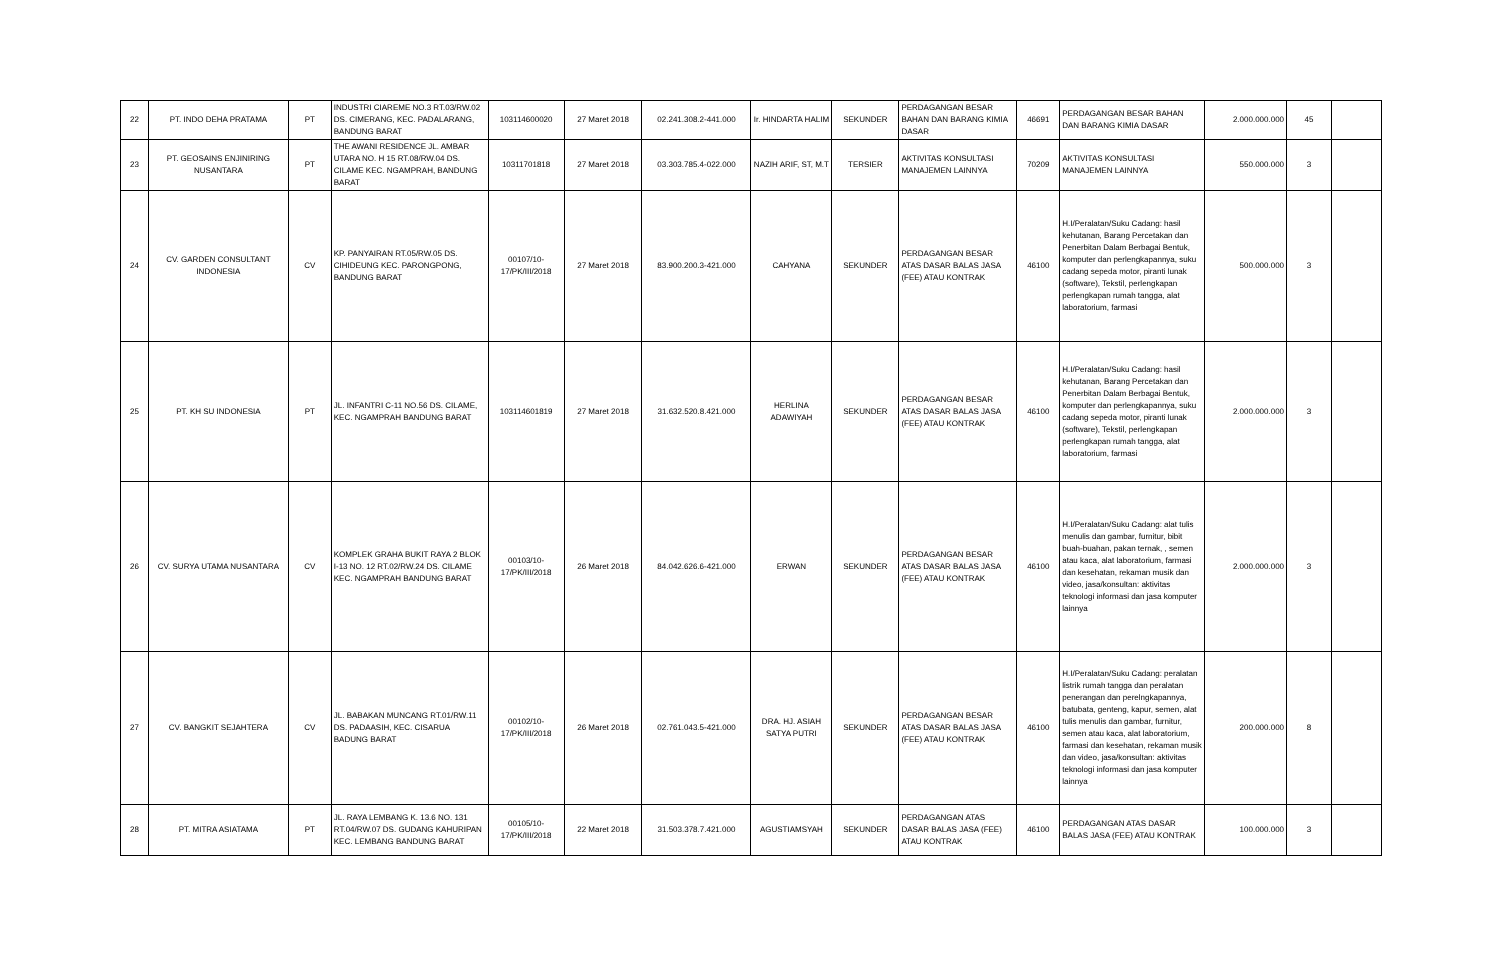| 22 | PT. INDO DEHA PRATAMA | PT | INDUSTRI CIAREME NO.3 RT.03/RW.02 DS. CIMERANG, KEC. PADALARANG, BANDUNG BARAT | 103114600020 | 27 Maret 2018 | 02.241.308.2-441.000 | Ir. HINDARTA HALIM | SEKUNDER | PERDAGANGAN BESAR BAHAN DAN BARANG KIMIA DASAR | 46691 | PERDAGANGAN BESAR BAHAN DAN BARANG KIMIA DASAR | 2.000.000.000 | 45 | |
| 23 | PT. GEOSAINS ENJINIRING NUSANTARA | PT | THE AWANI RESIDENCE JL. AMBAR UTARA NO. H 15 RT.08/RW.04 DS. CILAME KEC. NGAMPRAH, BANDUNG BARAT | 10311701818 | 27 Maret 2018 | 03.303.785.4-022.000 | NAZIH ARIF, ST, M.T | TERSIER | AKTIVITAS KONSULTASI MANAJEMEN LAINNYA | 70209 | AKTIVITAS KONSULTASI MANAJEMEN LAINNYA | 550.000.000 | 3 | |
| 24 | CV. GARDEN CONSULTANT INDONESIA | CV | KP. PANYAIRAN RT.05/RW.05 DS. CIHIDEUNG KEC. PARONGPONG, BANDUNG BARAT | 00107/10-17/PK/III/2018 | 27 Maret 2018 | 83.900.200.3-421.000 | CAHYANA | SEKUNDER | PERDAGANGAN BESAR ATAS DASAR BALAS JASA (FEE) ATAU KONTRAK | 46100 | H.I/Peralatan/Suku Cadang: hasil kehutanan, Barang Percetakan dan Penerbitan Dalam Berbagai Bentuk, komputer dan perlengkapannya, suku cadang sepeda motor, piranti lunak (software), Tekstil, perlengkapan perlengkapan rumah tangga, alat laboratorium, farmasi | 500.000.000 | 3 | |
| 25 | PT. KH SU INDONESIA | PT | JL. INFANTRI C-11 NO.56 DS. CILAME, KEC. NGAMPRAH BANDUNG BARAT | 103114601819 | 27 Maret 2018 | 31.632.520.8.421.000 | HERLINA ADAWIYAH | SEKUNDER | PERDAGANGAN BESAR ATAS DASAR BALAS JASA (FEE) ATAU KONTRAK | 46100 | H.I/Peralatan/Suku Cadang: hasil kehutanan, Barang Percetakan dan Penerbitan Dalam Berbagai Bentuk, komputer dan perlengkapannya, suku cadang sepeda motor, piranti lunak (software), Tekstil, perlengkapan perlengkapan rumah tangga, alat laboratorium, farmasi | 2.000.000.000 | 3 | |
| 26 | CV. SURYA UTAMA NUSANTARA | CV | KOMPLEK GRAHA BUKIT RAYA 2 BLOK I-13 NO. 12 RT.02/RW.24 DS. CILAME KEC. NGAMPRAH BANDUNG BARAT | 00103/10-17/PK/III/2018 | 26 Maret 2018 | 84.042.626.6-421.000 | ERWAN | SEKUNDER | PERDAGANGAN BESAR ATAS DASAR BALAS JASA (FEE) ATAU KONTRAK | 46100 | H.I/Peralatan/Suku Cadang: alat tulis menulis dan gambar, furnitur, bibit buah-buahan, pakan ternak, , semen atau kaca, alat laboratorium, farmasi dan kesehatan, rekaman musik dan video, jasa/konsultan: aktivitas teknologi informasi dan jasa komputer lainnya | 2.000.000.000 | 3 | |
| 27 | CV. BANGKIT SEJAHTERA | CV | JL. BABAKAN MUNCANG RT.01/RW.11 DS. PADAASIH, KEC. CISARUA BADUNG BARAT | 00102/10-17/PK/III/2018 | 26 Maret 2018 | 02.761.043.5-421.000 | DRA. HJ. ASIAH SATYA PUTRI | SEKUNDER | PERDAGANGAN BESAR ATAS DASAR BALAS JASA (FEE) ATAU KONTRAK | 46100 | H.I/Peralatan/Suku Cadang: peralatan listrik rumah tangga dan peralatan penerangan dan perelngkapannya, batubata, genteng, kapur, semen, alat tulis menulis dan gambar, furnitur, semen atau kaca, alat laboratorium, farmasi dan kesehatan, rekaman musik dan video, jasa/konsultan: aktivitas teknologi informasi dan jasa komputer lainnya | 200.000.000 | 8 | |
| 28 | PT. MITRA ASIATAMA | PT | JL. RAYA LEMBANG K. 13.6 NO. 131 RT.04/RW.07 DS. GUDANG KAHURIPAN KEC. LEMBANG BANDUNG BARAT | 00105/10-17/PK/III/2018 | 22 Maret 2018 | 31.503.378.7.421.000 | AGUSTIAMSYAH | SEKUNDER | PERDAGANGAN ATAS DASAR BALAS JASA (FEE) ATAU KONTRAK | 46100 | PERDAGANGAN ATAS DASAR BALAS JASA (FEE) ATAU KONTRAK | 100.000.000 | 3 | |